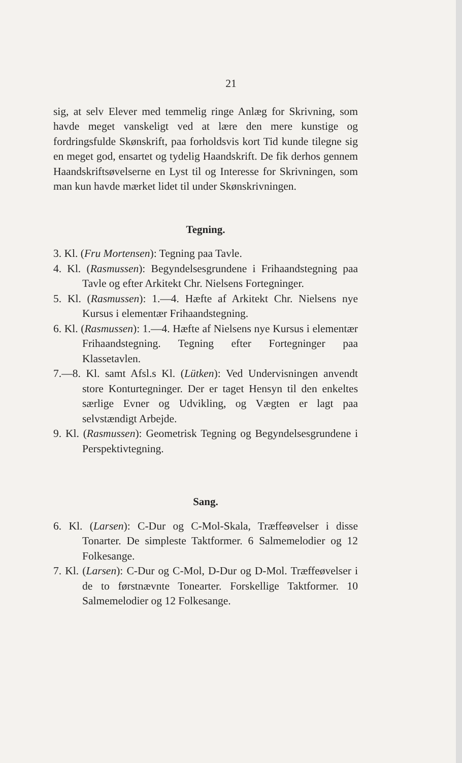21
sig, at selv Elever med temmelig ringe Anlæg for Skrivning, som havde meget vanskeligt ved at lære den mere kunstige og fordringsfulde Skønskrift, paa forholdsvis kort Tid kunde tilegne sig en meget god, ensartet og tydelig Haandskrift. De fik derhos gennem Haandskriftsøvelserne en Lyst til og Interesse for Skrivningen, som man kun havde mærket lidet til under Skønskrivningen.
Tegning.
3. Kl. (Fru Mortensen): Tegning paa Tavle.
4. Kl. (Rasmussen): Begyndelsesgrundene i Frihaandstegning paa Tavle og efter Arkitekt Chr. Nielsens Forteg­ninger.
5. Kl. (Rasmussen): 1.—4. Hæfte af Arkitekt Chr. Nielsens nye Kursus i elementær Frihaandstegning.
6. Kl. (Rasmussen): 1.—4. Hæfte af Nielsens nye Kursus i elementær Frihaandstegning. Tegning efter Fortegninger paa Klassetavlen.
7.—8. Kl. samt Afsl.s Kl. (Lütken): Ved Undervisningen anvendt store Konturtegninger. Der er taget Hensyn til den enkeltes særlige Evner og Udvikling, og Vægten er lagt paa selvstændigt Arbejde.
9. Kl. (Rasmussen): Geometrisk Tegning og Begyndelsesgrundene i Perspektivtegning.
Sang.
6. Kl. (Larsen): C-Dur og C-Mol-Skala, Træffeøvelser i disse Tonarter. De simpleste Taktformer. 6 Salmemelodier og 12 Folkesange.
7. Kl. (Larsen): C-Dur og C-Mol, D-Dur og D-Mol. Træffeøvelser i de to førstnævnte Tonearter. Forskellige Taktformer. 10 Salmemelodier og 12 Folkesange.